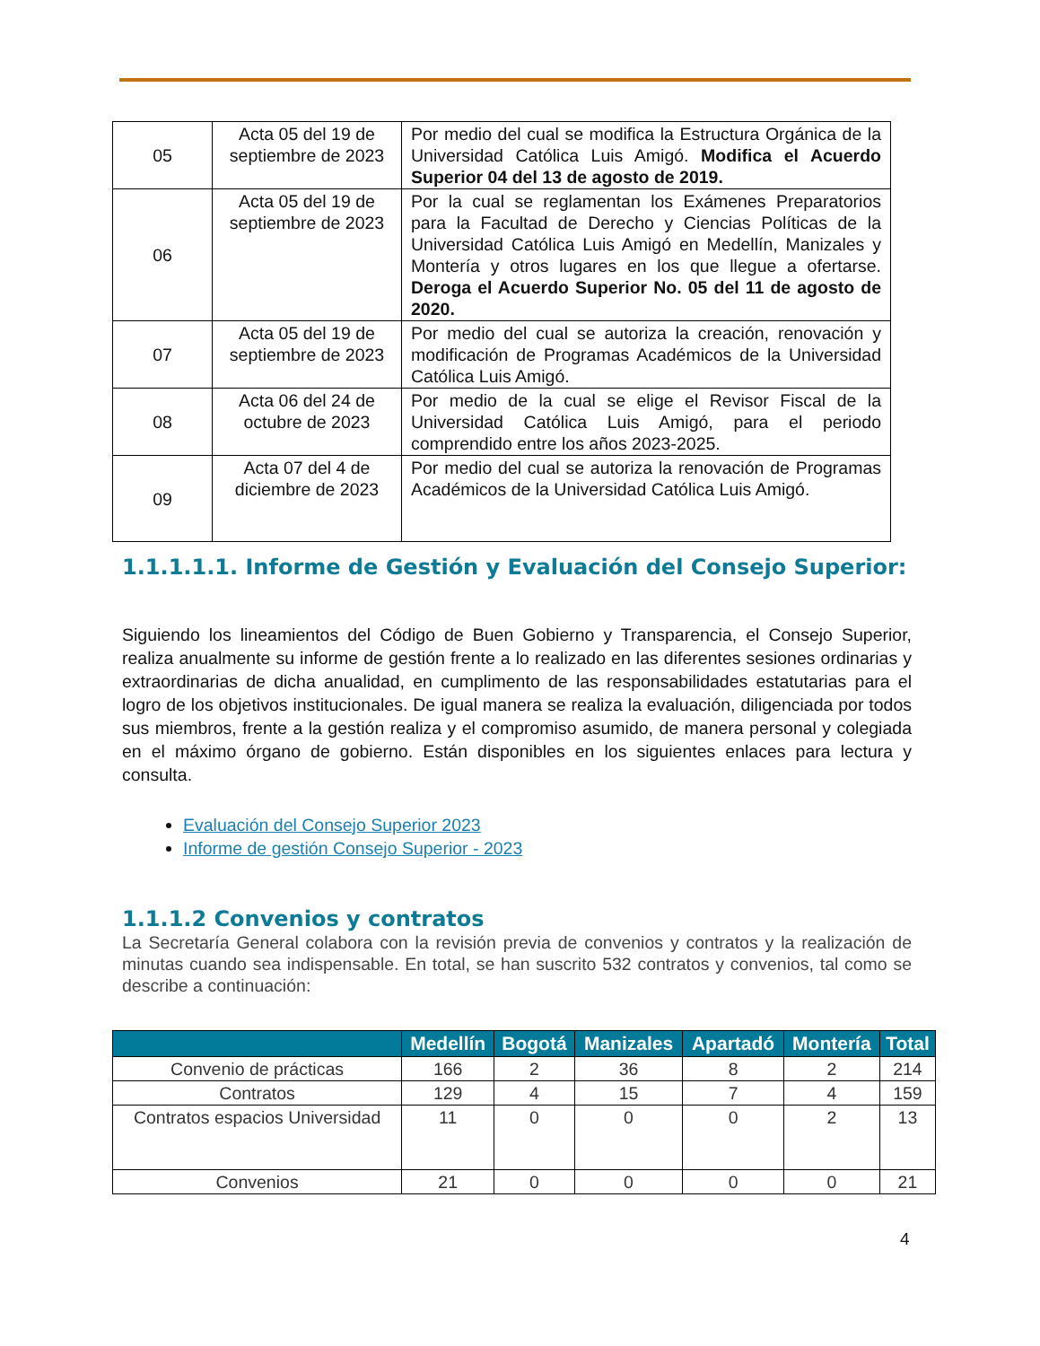| 05 | Acta 05 del 19 de septiembre de 2023 | Por medio del cual se modifica la Estructura Orgánica de la Universidad Católica Luis Amigó. Modifica el Acuerdo Superior 04 del 13 de agosto de 2019. |
| 06 | Acta 05 del 19 de septiembre de 2023 | Por la cual se reglamentan los Exámenes Preparatorios para la Facultad de Derecho y Ciencias Políticas de la Universidad Católica Luis Amigó en Medellín, Manizales y Montería y otros lugares en los que llegue a ofertarse. Deroga el Acuerdo Superior No. 05 del 11 de agosto de 2020. |
| 07 | Acta 05 del 19 de septiembre de 2023 | Por medio del cual se autoriza la creación, renovación y modificación de Programas Académicos de la Universidad Católica Luis Amigó. |
| 08 | Acta 06 del 24 de octubre de 2023 | Por medio de la cual se elige el Revisor Fiscal de la Universidad Católica Luis Amigó, para el periodo comprendido entre los años 2023-2025. |
| 09 | Acta 07 del 4 de diciembre de 2023 | Por medio del cual se autoriza la renovación de Programas Académicos de la Universidad Católica Luis Amigó. |
1.1.1.1.1. Informe de Gestión y Evaluación del Consejo Superior:
Siguiendo los lineamientos del Código de Buen Gobierno y Transparencia, el Consejo Superior, realiza anualmente su informe de gestión frente a lo realizado en las diferentes sesiones ordinarias y extraordinarias de dicha anualidad, en cumplimento de las responsabilidades estatutarias para el logro de los objetivos institucionales. De igual manera se realiza la evaluación, diligenciada por todos sus miembros, frente a la gestión realiza y el compromiso asumido, de manera personal y colegiada en el máximo órgano de gobierno. Están disponibles en los siguientes enlaces para lectura y consulta.
Evaluación del Consejo Superior 2023
Informe de gestión Consejo Superior - 2023
1.1.1.2 Convenios y contratos
La Secretaría General colabora con la revisión previa de convenios y contratos y la realización de minutas cuando sea indispensable. En total, se han suscrito 532 contratos y convenios, tal como se describe a continuación:
| | Medellín | Bogotá | Manizales | Apartadó | Montería | Total |
| --- | --- | --- | --- | --- | --- | --- |
| Convenio de prácticas | 166 | 2 | 36 | 8 | 2 | 214 |
| Contratos | 129 | 4 | 15 | 7 | 4 | 159 |
| Contratos espacios Universidad | 11 | 0 | 0 | 0 | 2 | 13 |
| Convenios | 21 | 0 | 0 | 0 | 0 | 21 |
4